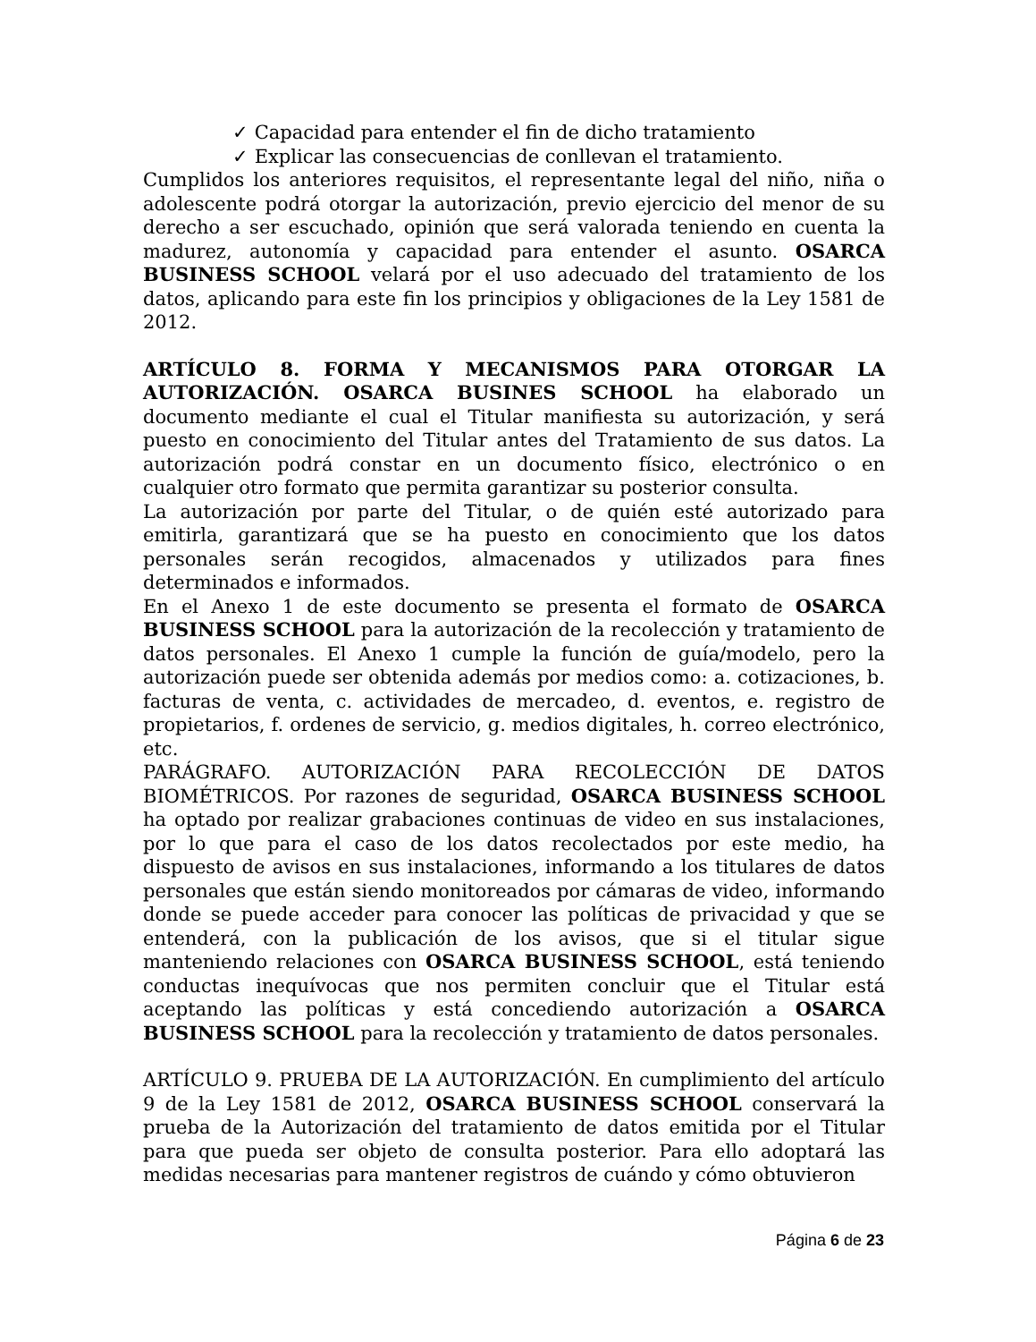✓ Capacidad para entender el fin de dicho tratamiento
✓ Explicar las consecuencias de conllevan el tratamiento.
Cumplidos los anteriores requisitos, el representante legal del niño, niña o adolescente podrá otorgar la autorización, previo ejercicio del menor de su derecho a ser escuchado, opinión que será valorada teniendo en cuenta la madurez, autonomía y capacidad para entender el asunto. OSARCA BUSINESS SCHOOL velará por el uso adecuado del tratamiento de los datos, aplicando para este fin los principios y obligaciones de la Ley 1581 de 2012.
ARTÍCULO 8. FORMA Y MECANISMOS PARA OTORGAR LA AUTORIZACIÓN. OSARCA BUSINES SCHOOL ha elaborado un documento mediante el cual el Titular manifiesta su autorización, y será puesto en conocimiento del Titular antes del Tratamiento de sus datos. La autorización podrá constar en un documento físico, electrónico o en cualquier otro formato que permita garantizar su posterior consulta.
La autorización por parte del Titular, o de quién esté autorizado para emitirla, garantizará que se ha puesto en conocimiento que los datos personales serán recogidos, almacenados y utilizados para fines determinados e informados.
En el Anexo 1 de este documento se presenta el formato de OSARCA BUSINESS SCHOOL para la autorización de la recolección y tratamiento de datos personales. El Anexo 1 cumple la función de guía/modelo, pero la autorización puede ser obtenida además por medios como: a. cotizaciones, b. facturas de venta, c. actividades de mercadeo, d. eventos, e. registro de propietarios, f. ordenes de servicio, g. medios digitales, h. correo electrónico, etc.
PARÁGRAFO. AUTORIZACIÓN PARA RECOLECCIÓN DE DATOS BIOMÉTRICOS. Por razones de seguridad, OSARCA BUSINESS SCHOOL ha optado por realizar grabaciones continuas de video en sus instalaciones, por lo que para el caso de los datos recolectados por este medio, ha dispuesto de avisos en sus instalaciones, informando a los titulares de datos personales que están siendo monitoreados por cámaras de video, informando donde se puede acceder para conocer las políticas de privacidad y que se entenderá, con la publicación de los avisos, que si el titular sigue manteniendo relaciones con OSARCA BUSINESS SCHOOL, está teniendo conductas inequívocas que nos permiten concluir que el Titular está aceptando las políticas y está concediendo autorización a OSARCA BUSINESS SCHOOL para la recolección y tratamiento de datos personales.
ARTÍCULO 9. PRUEBA DE LA AUTORIZACIÓN. En cumplimiento del artículo 9 de la Ley 1581 de 2012, OSARCA BUSINESS SCHOOL conservará la prueba de la Autorización del tratamiento de datos emitida por el Titular para que pueda ser objeto de consulta posterior. Para ello adoptará las medidas necesarias para mantener registros de cuándo y cómo obtuvieron
Página 6 de 23